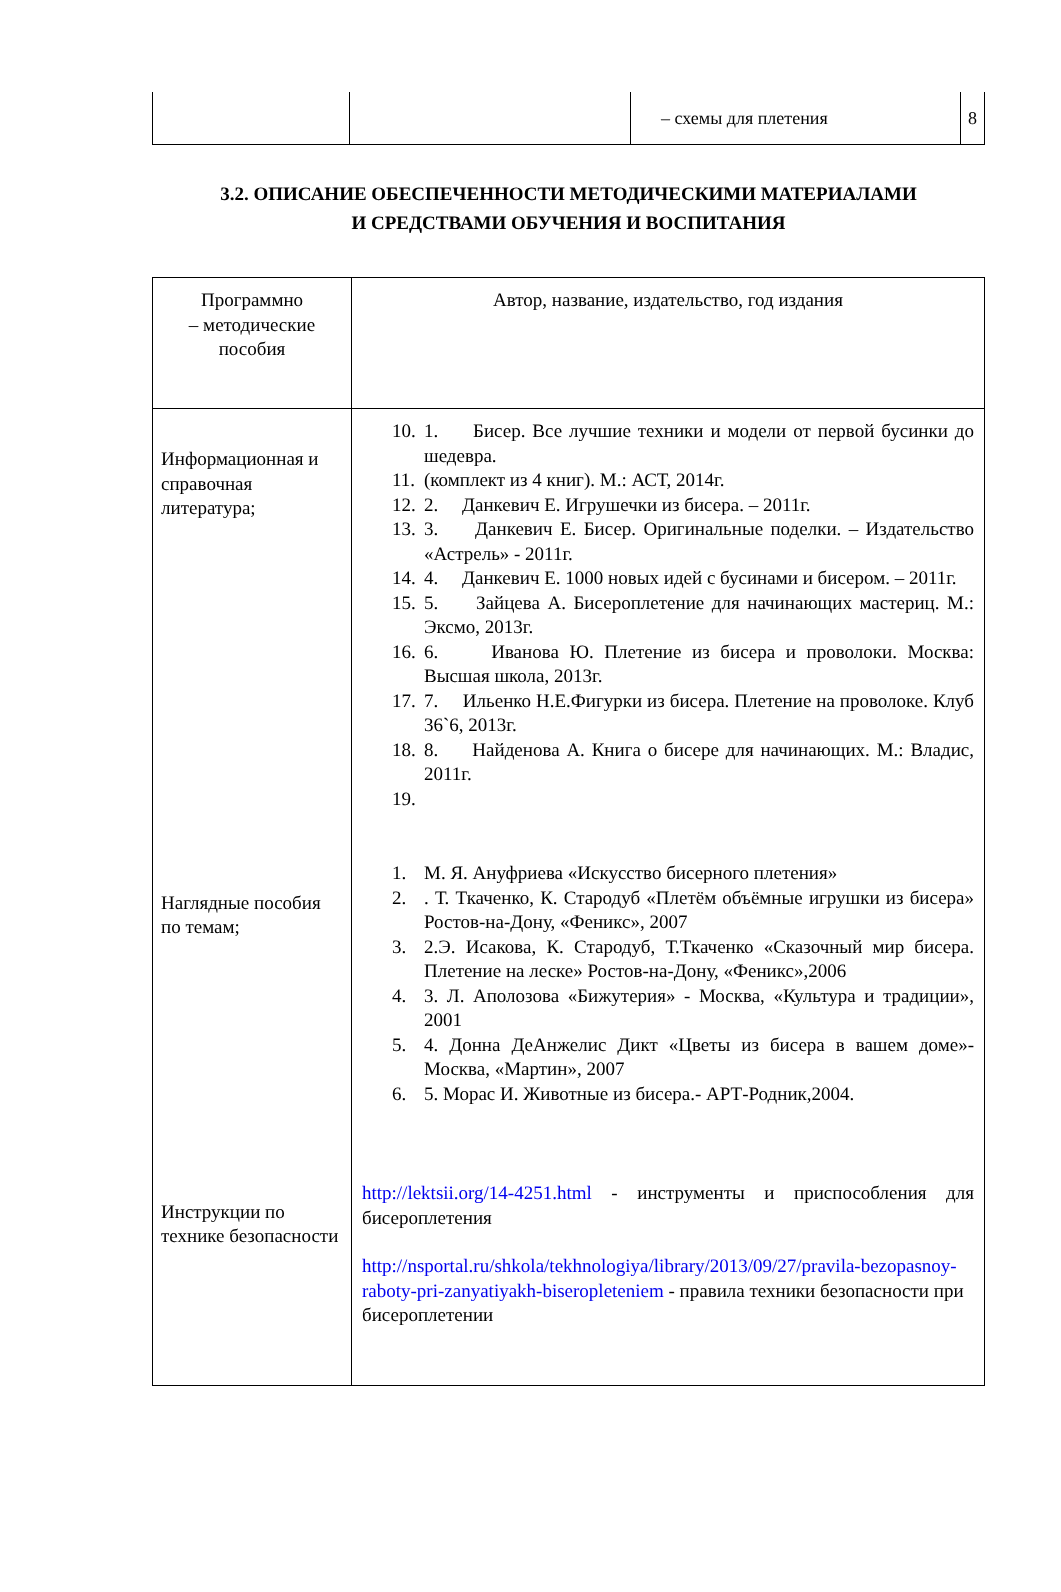| | | – схемы для плетения | 8 |
3.2. ОПИСАНИЕ ОБЕСПЕЧЕННОСТИ МЕТОДИЧЕСКИМИ МАТЕРИАЛАМИ
И СРЕДСТВАМИ ОБУЧЕНИЯ И ВОСПИТАНИЯ
| Программно – методические пособия | Автор, название, издательство, год издания |
| --- | --- |
| Информационная и справочная литература; Наглядные пособия по темам; Инструкции по технике безопасности | 10. 1. Бисер. Все лучшие техники и модели от первой бусинки до шедевра. 11. (комплект из 4 книг). М.: АСТ, 2014г. 12. 2. Данкевич Е. Игрушечки из бисера. – 2011г. 13. 3. Данкевич Е. Бисер. Оригинальные поделки. – Издательство «Астрель» - 2011г. 14. 4. Данкевич Е. 1000 новых идей с бусинами и бисером. – 2011г. 15. 5. Зайцева А. Бисероплетение для начинающих мастериц. М.: Эксмо, 2013г. 16. 6. Иванова Ю. Плетение из бисера и проволоки. Москва: Высшая школа, 2013г. 17. 7. Ильенко Н.Е.Фигурки из бисера. Плетение на проволоке. Клуб 36`6, 2013г. 18. 8. Найденова А. Книга о бисере для начинающих. М.: Владис, 2011г. 19. 1. М. Я. Ануфриева «Искусство бисерного плетения» 2. . Т. Ткаченко, К. Стародуб «Плетём объёмные игрушки из бисера» Ростов-на-Дону, «Феникс», 2007 3. 2.Э. Исакова, К. Стародуб, Т.Ткаченко «Сказочный мир бисера. Плетение на леске» Ростов-на-Дону, «Феникс»,2006 4. 3. Л. Аполозова «Бижутерия» - Москва, «Культура и традиции», 2001 5. 4. Донна ДеАнжелис Дикт «Цветы из бисера в вашем доме»- Москва, «Мартин», 2007 6. 5. Морас И. Животные из бисера.- АРТ-Родник,2004. http://lektsii.org/14-4251.html - инструменты и приспособления для бисероплетения http://nsportal.ru/shkola/tekhnologiya/library/2013/09/27/pravila-bezopasnoy-raboty-pri-zanyatiyakh-biseropleteniem - правила техники безопасности при бисероплетении |